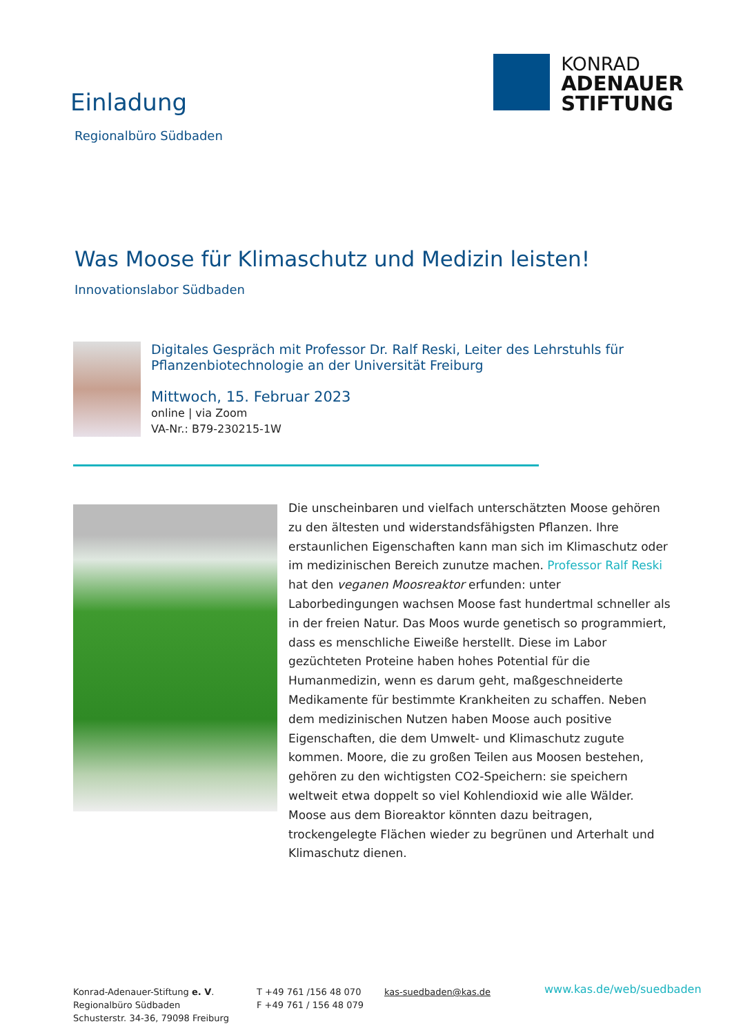Einladung
Regionalbüro Südbaden
KONRAD
ADENAUER
STIFTUNG
Was Moose für Klimaschutz und Medizin leisten!
Innovationslabor Südbaden
Digitales Gespräch mit Professor Dr. Ralf Reski, Leiter des Lehrstuhls für
Pflanzenbiotechnologie an der Universität Freiburg
Mittwoch, 15. Februar 2023
online | via Zoom
VA-Nr.: B79-230215-1W
Die unscheinbaren und vielfach unterschätzten Moose gehören zu den ältesten und widerstandsfähigsten Pflanzen. Ihre erstaunlichen Eigenschaften kann man sich im Klimaschutz oder im medizinischen Bereich zunutze machen. Professor Ralf Reski hat den veganen Moosreaktor erfunden: unter Laborbedingungen wachsen Moose fast hundertmal schneller als in der freien Natur. Das Moos wurde genetisch so programmiert, dass es menschliche Eiweiße herstellt. Diese im Labor gezüchteten Proteine haben hohes Potential für die Humanmedizin, wenn es darum geht, maßgeschneiderte Medikamente für bestimmte Krankheiten zu schaffen. Neben dem medizinischen Nutzen haben Moose auch positive Eigenschaften, die dem Umwelt- und Klimaschutz zugute kommen. Moore, die zu großen Teilen aus Moosen bestehen, gehören zu den wichtigsten CO2-Speichern: sie speichern weltweit etwa doppelt so viel Kohlendioxid wie alle Wälder. Moose aus dem Bioreaktor könnten dazu beitragen, trockengelegte Flächen wieder zu begrünen und Arterhalt und Klimaschutz dienen.
Konrad-Adenauer-Stiftung e. V.
Regionalbüro Südbaden
Schusterstr. 34-36, 79098 Freiburg
T +49 761 /156 48 070
F +49 761 / 156 48 079
kas-suedbaden@kas.de
www.kas.de/web/suedbaden